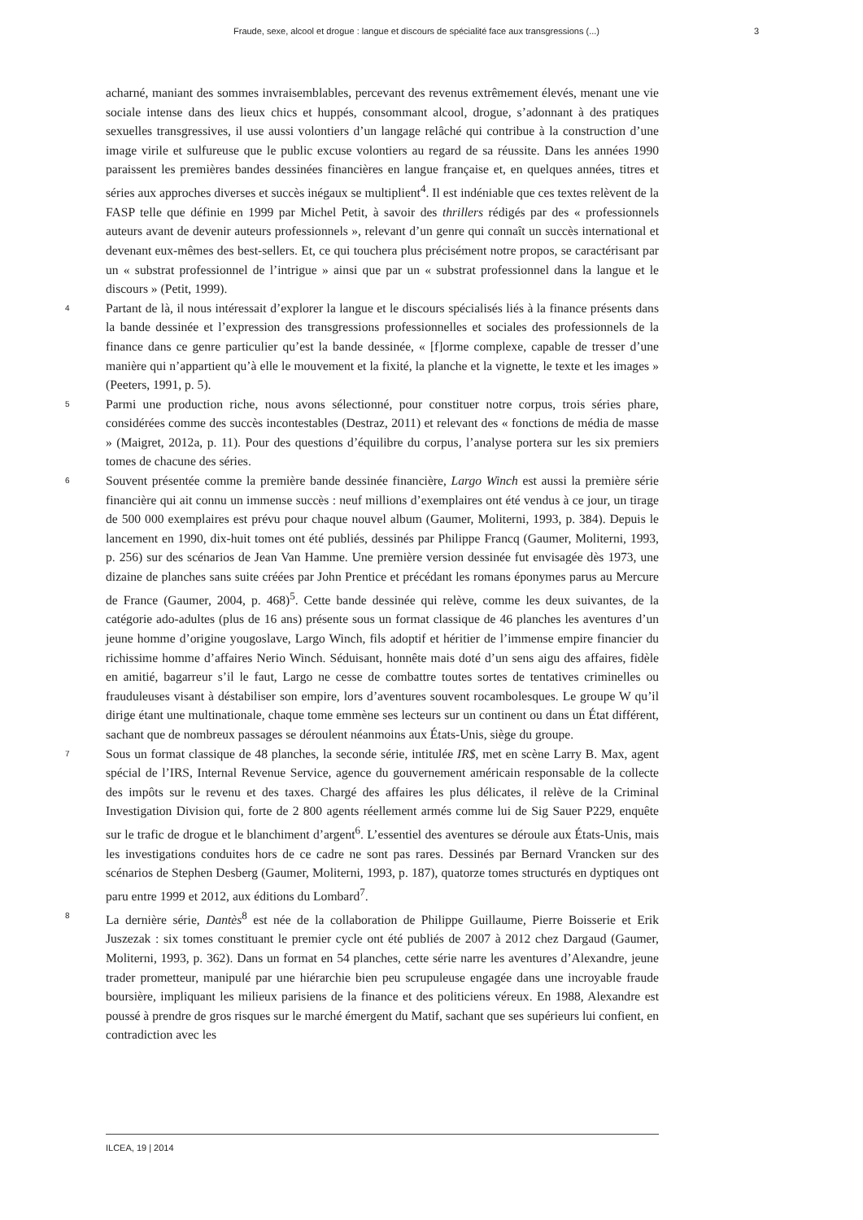Fraude, sexe, alcool et drogue : langue et discours de spécialité face aux transgressions (...) 3
acharné, maniant des sommes invraisemblables, percevant des revenus extrêmement élevés, menant une vie sociale intense dans des lieux chics et huppés, consommant alcool, drogue, s’adonnant à des pratiques sexuelles transgressives, il use aussi volontiers d’un langage relâché qui contribue à la construction d’une image virile et sulfureuse que le public excuse volontiers au regard de sa réussite. Dans les années 1990 paraissent les premières bandes dessinées financières en langue française et, en quelques années, titres et séries aux approches diverses et succès inégaux se multiplient<sup>4</sup>. Il est indéniable que ces textes relèvent de la FASP telle que définie en 1999 par Michel Petit, à savoir des thrillers rédigés par des « professionnels auteurs avant de devenir auteurs professionnels », relevant d’un genre qui connaît un succès international et devenant eux-mêmes des best-sellers. Et, ce qui touchera plus précisément notre propos, se caractérisant par un « substrat professionnel de l’intrigue » ainsi que par un « substrat professionnel dans la langue et le discours » (Petit, 1999).
4
Partant de là, il nous intéressait d’explorer la langue et le discours spécialisés liés à la finance présents dans la bande dessinée et l’expression des transgressions professionnelles et sociales des professionnels de la finance dans ce genre particulier qu’est la bande dessinée, « [f]orme complexe, capable de tresser d’une manière qui n’appartient qu’à elle le mouvement et la fixité, la planche et la vignette, le texte et les images » (Peeters, 1991, p. 5).
5
Parmi une production riche, nous avons sélectionné, pour constituer notre corpus, trois séries phare, considérées comme des succès incontestables (Destraz, 2011) et relevant des « fonctions de média de masse » (Maigret, 2012a, p. 11). Pour des questions d’équilibre du corpus, l’analyse portera sur les six premiers tomes de chacune des séries.
6
Souvent présentée comme la première bande dessinée financière, Largo Winch est aussi la première série financière qui ait connu un immense succès : neuf millions d’exemplaires ont été vendus à ce jour, un tirage de 500 000 exemplaires est prévu pour chaque nouvel album (Gaumer, Moliterni, 1993, p. 384). Depuis le lancement en 1990, dix-huit tomes ont été publiés, dessinés par Philippe Francq (Gaumer, Moliterni, 1993, p. 256) sur des scénarios de Jean Van Hamme. Une première version dessinée fut envisagée dès 1973, une dizaine de planches sans suite créées par John Prentice et précédant les romans éponymes parus au Mercure de France (Gaumer, 2004, p. 468)<sup>5</sup>. Cette bande dessinée qui relève, comme les deux suivantes, de la catégorie ado-adultes (plus de 16 ans) présente sous un format classique de 46 planches les aventures d’un jeune homme d’origine yougoslave, Largo Winch, fils adoptif et héritier de l’immense empire financier du richissime homme d’affaires Nerio Winch. Séduisant, honnête mais doté d’un sens aigu des affaires, fidèle en amitié, bagarreur s’il le faut, Largo ne cesse de combattre toutes sortes de tentatives criminelles ou frauduleuses visant à déstabiliser son empire, lors d’aventures souvent rocambolesques. Le groupe W qu’il dirige étant une multinationale, chaque tome emmène ses lecteurs sur un continent ou dans un État différent, sachant que de nombreux passages se déroulent néanmoins aux États-Unis, siège du groupe.
7
Sous un format classique de 48 planches, la seconde série, intitulée IR$, met en scène Larry B. Max, agent spécial de l’IRS, Internal Revenue Service, agence du gouvernement américain responsable de la collecte des impôts sur le revenu et des taxes. Chargé des affaires les plus délicates, il relève de la Criminal Investigation Division qui, forte de 2 800 agents réellement armés comme lui de Sig Sauer P229, enquête sur le trafic de drogue et le blanchiment d’argent<sup>6</sup>. L’essentiel des aventures se déroule aux États-Unis, mais les investigations conduites hors de ce cadre ne sont pas rares. Dessinés par Bernard Vrancken sur des scénarios de Stephen Desberg (Gaumer, Moliterni, 1993, p. 187), quatorze tomes structurés en dyptiques ont paru entre 1999 et 2012, aux éditions du Lombard<sup>7</sup>.
8
La dernière série, Dantès<sup>8</sup> est née de la collaboration de Philippe Guillaume, Pierre Boisserie et Erik Juszezak : six tomes constituant le premier cycle ont été publiés de 2007 à 2012 chez Dargaud (Gaumer, Moliterni, 1993, p. 362). Dans un format en 54 planches, cette série narre les aventures d’Alexandre, jeune trader prometteur, manipulé par une hiérarchie bien peu scrupuleuse engagée dans une incroyable fraude boursière, impliquant les milieux parisiens de la finance et des politiciens véreux. En 1988, Alexandre est poussé à prendre de gros risques sur le marché émergent du Matif, sachant que ses supérieurs lui confient, en contradiction avec les
ILCEA, 19 | 2014